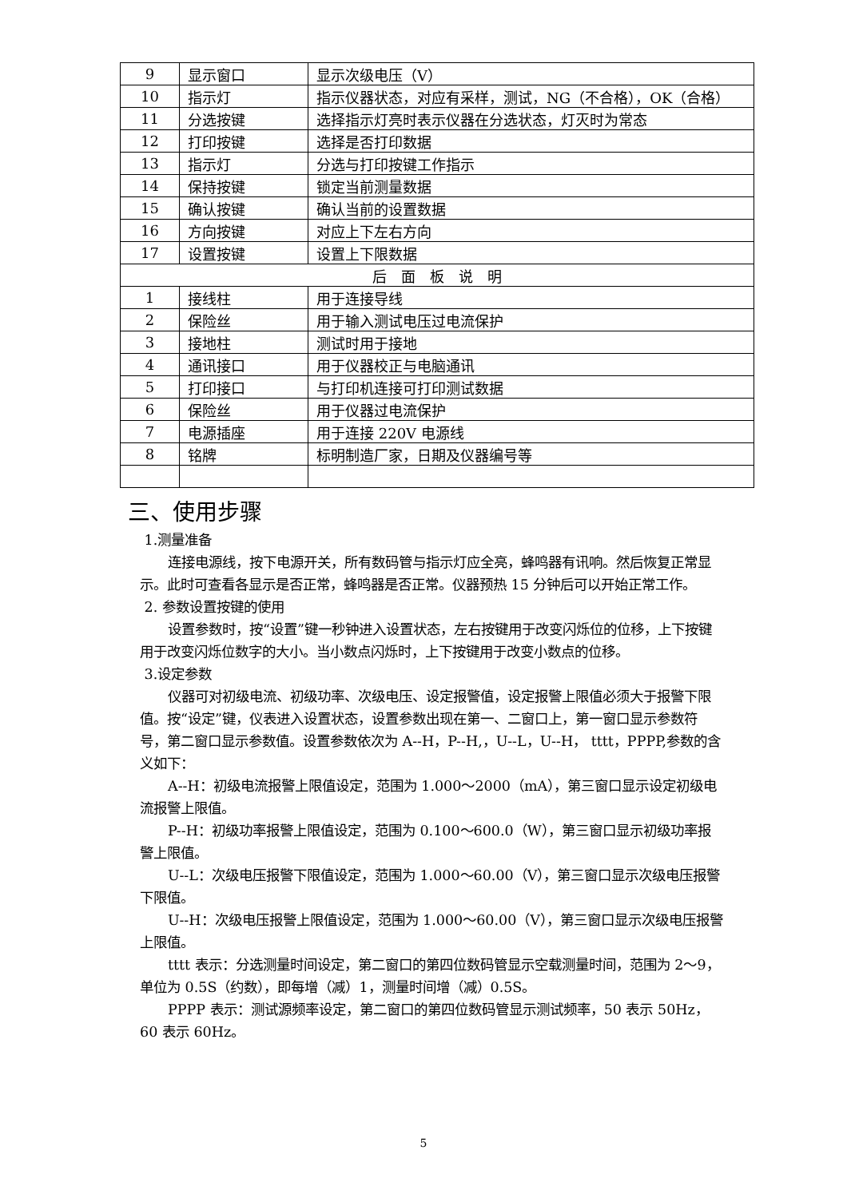| 9 | 显示窗口 | 显示次级电压（V） |
| 10 | 指示灯 | 指示仪器状态，对应有采样，测试，NG（不合格），OK（合格） |
| 11 | 分选按键 | 选择指示灯亮时表示仪器在分选状态，灯灭时为常态 |
| 12 | 打印按键 | 选择是否打印数据 |
| 13 | 指示灯 | 分选与打印按键工作指示 |
| 14 | 保持按键 | 锁定当前测量数据 |
| 15 | 确认按键 | 确认当前的设置数据 |
| 16 | 方向按键 | 对应上下左右方向 |
| 17 | 设置按键 | 设置上下限数据 |
| 后 面 板 说 明 | | |
| 1 | 接线柱 | 用于连接导线 |
| 2 | 保险丝 | 用于输入测试电压过电流保护 |
| 3 | 接地柱 | 测试时用于接地 |
| 4 | 通讯接口 | 用于仪器校正与电脑通讯 |
| 5 | 打印接口 | 与打印机连接可打印测试数据 |
| 6 | 保险丝 | 用于仪器过电流保护 |
| 7 | 电源插座 | 用于连接 220V 电源线 |
| 8 | 铭牌 | 标明制造厂家，日期及仪器编号等 |
三、使用步骤
1.测量准备
连接电源线，按下电源开关，所有数码管与指示灯应全亮，蜂鸣器有讯响。然后恢复正常显示。此时可查看各显示是否正常，蜂鸣器是否正常。仪器预热 15 分钟后可以开始正常工作。
2. 参数设置按键的使用
设置参数时，按“设置”键一秒钟进入设置状态，左右按键用于改变闪烁位的位移，上下按键用于改变闪烁位数字的大小。当小数点闪烁时，上下按键用于改变小数点的位移。
3.设定参数
仪器可对初级电流、初级功率、次级电压、设定报警值，设定报警上限值必须大于报警下限值。按“设定”键，仪表进入设置状态，设置参数出现在第一、二窗口上，第一窗口显示参数符号，第二窗口显示参数值。设置参数依次为 A--H，P--H,，U--L，U--H， tttt，PPPP,参数的含义如下：
A--H：初级电流报警上限值设定，范围为 1.000～2000（mA），第三窗口显示设定初级电流报警上限值。
P--H：初级功率报警上限值设定，范围为 0.100～600.0（W），第三窗口显示初级功率报警上限值。
U--L：次级电压报警下限值设定，范围为 1.000～60.00（V），第三窗口显示次级电压报警下限值。
U--H：次级电压报警上限值设定，范围为 1.000～60.00（V），第三窗口显示次级电压报警上限值。
tttt 表示：分选测量时间设定，第二窗口的第四位数码管显示空载测量时间，范围为 2～9，单位为 0.5S（约数），即每增（减）1，测量时间增（减）0.5S。
PPPP 表示：测试源频率设定，第二窗口的第四位数码管显示测试频率，50 表示 50Hz，60 表示 60Hz。
5